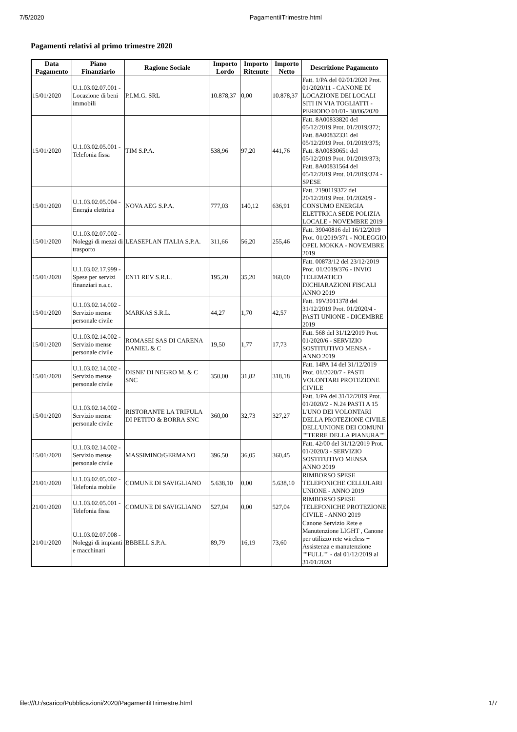7/5/2020 PagamentiITrimestre.html
Pagamenti relativi al primo trimestre 2020
| Data Pagamento | Piano Finanziario | Ragione Sociale | Importo Lordo | Importo Ritenute | Importo Netto | Descrizione Pagamento |
| --- | --- | --- | --- | --- | --- | --- |
| 15/01/2020 | U.1.03.02.07.001 - Locazione di beni immobili | P.I.M.G. SRL | 10.878,37 | 0,00 | 10.878,37 | Fatt. 1/PA del 02/01/2020 Prot. 01/2020/11 - CANONE DI LOCAZIONE DEI LOCALI SITI IN VIA TOGLIATTI - PERIODO 01/01- 30/06/2020 |
| 15/01/2020 | U.1.03.02.05.001 - Telefonia fissa | TIM S.P.A. | 538,96 | 97,20 | 441,76 | Fatt. 8A00833820 del 05/12/2019 Prot. 01/2019/372; Fatt. 8A00832331 del 05/12/2019 Prot. 01/2019/375; Fatt. 8A00830651 del 05/12/2019 Prot. 01/2019/373; Fatt. 8A00831564 del 05/12/2019 Prot. 01/2019/374 - SPESE |
| 15/01/2020 | U.1.03.02.05.004 - Energia elettrica | NOVA AEG S.P.A. | 777,03 | 140,12 | 636,91 | Fatt. 2190119372 del 20/12/2019 Prot. 01/2020/9 - CONSUMO ENERGIA ELETTRICA SEDE POLIZIA LOCALE - NOVEMBRE 2019 |
| 15/01/2020 | U.1.03.02.07.002 - Noleggi di mezzi di trasporto | LEASEPLAN ITALIA S.P.A. | 311,66 | 56,20 | 255,46 | Fatt. 39040816 del 16/12/2019 Prot. 01/2019/371 - NOLEGGIO OPEL MOKKA - NOVEMBRE 2019 |
| 15/01/2020 | U.1.03.02.17.999 - Spese per servizi finanziari n.a.c. | ENTI REV S.R.L. | 195,20 | 35,20 | 160,00 | Fatt. 00873/12 del 23/12/2019 Prot. 01/2019/376 - INVIO TELEMATICO DICHIARAZIONI FISCALI ANNO 2019 |
| 15/01/2020 | U.1.03.02.14.002 - Servizio mense personale civile | MARKAS S.R.L. | 44,27 | 1,70 | 42,57 | Fatt. 19V3011378 del 31/12/2019 Prot. 01/2020/4 - PASTI UNIONE - DICEMBRE 2019 |
| 15/01/2020 | U.1.03.02.14.002 - Servizio mense personale civile | ROMASEI SAS DI CARENA DANIEL & C | 19,50 | 1,77 | 17,73 | Fatt. 568 del 31/12/2019 Prot. 01/2020/6 - SERVIZIO SOSTITUTIVO MENSA - ANNO 2019 |
| 15/01/2020 | U.1.03.02.14.002 - Servizio mense personale civile | DISNE' DI NEGRO M. & C SNC | 350,00 | 31,82 | 318,18 | Fatt. 14PA 14 del 31/12/2019 Prot. 01/2020/7 - PASTI VOLONTARI PROTEZIONE CIVILE |
| 15/01/2020 | U.1.03.02.14.002 - Servizio mense personale civile | RISTORANTE LA TRIFULA DI PETITO & BORRA SNC | 360,00 | 32,73 | 327,27 | Fatt. 1/PA del 31/12/2019 Prot. 01/2020/2 - N.24 PASTI A 15 L'UNO DEI VOLONTARI DELLA PROTEZIONE CIVILE DELL'UNIONE DEI COMUNI ""TERRE DELLA PIANURA"" |
| 15/01/2020 | U.1.03.02.14.002 - Servizio mense personale civile | MASSIMINO/GERMANO | 396,50 | 36,05 | 360,45 | Fatt. 42/00 del 31/12/2019 Prot. 01/2020/3 - SERVIZIO SOSTITUTIVO MENSA ANNO 2019 |
| 21/01/2020 | U.1.03.02.05.002 - Telefonia mobile | COMUNE DI SAVIGLIANO | 5.638,10 | 0,00 | 5.638,10 | RIMBORSO SPESE TELEFONICHE CELLULARI UNIONE - ANNO 2019 |
| 21/01/2020 | U.1.03.02.05.001 - Telefonia fissa | COMUNE DI SAVIGLIANO | 527,04 | 0,00 | 527,04 | RIMBORSO SPESE TELEFONICHE PROTEZIONE CIVILE - ANNO 2019 |
| 21/01/2020 | U.1.03.02.07.008 - Noleggi di impianti e macchinari | BBBELL S.P.A. | 89,79 | 16,19 | 73,60 | Canone Servizio Rete e Manutenzione LIGHT , Canone per utilizzo rete wireless + Assistenza e manutenzione ""FULL"" - dal 01/12/2019 al 31/01/2020 |
file:///U:/scarico/Pubblicazioni/2020/PagamentiITrimestre.html 1/7